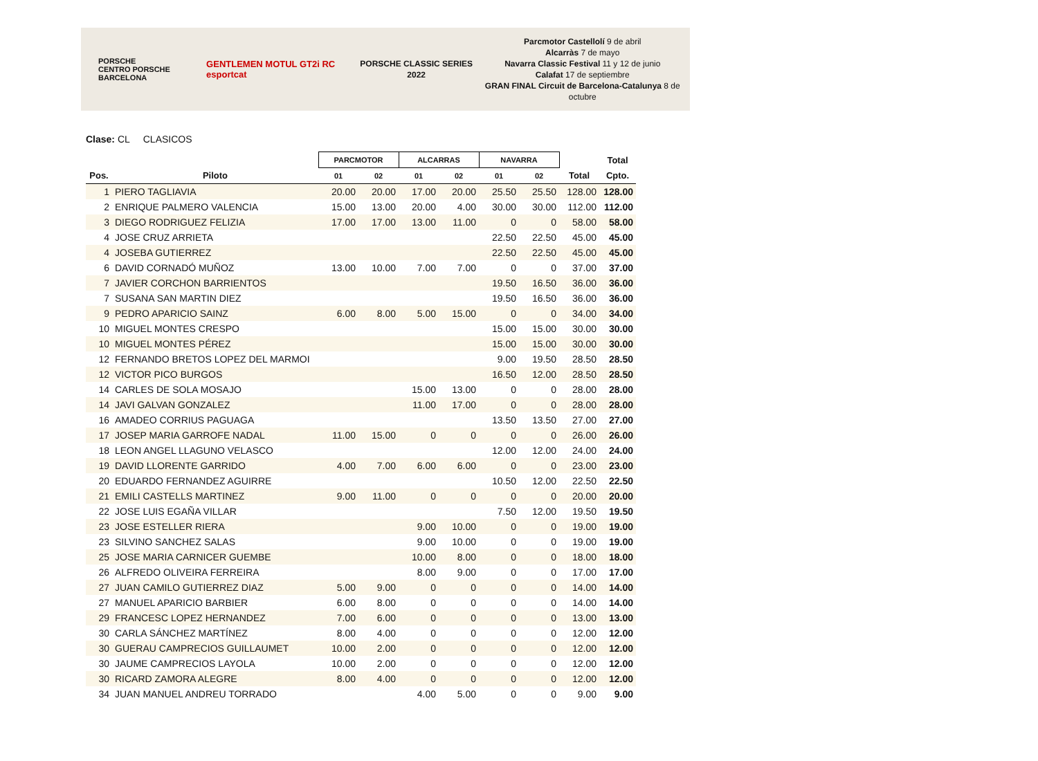PORSCHE
CENTRO PORSCHE BARCELONA
GENTLEMEN MOTUL GT2i RC esportcat
PORSCHE CLASSIC SERIES 2022
Parcmotor Castellolí 9 de abril
Alcarràs 7 de mayo
Navarra Classic Festival 11 y 12 de junio
Calafat 17 de septiembre
GRAN FINAL Circuit de Barcelona-Catalunya 8 de octubre
Clase: CL CLASICOS
| | | PARCMOTOR | | ALCARRAS | | NAVARRA | | | Total |
| --- | --- | --- | --- | --- | --- | --- | --- | --- | --- |
| Pos. | Piloto | 01 | 02 | 01 | 02 | 01 | 02 | Total | Cpto. |
| 1 | PIERO TAGLIAVIA | 20.00 | 20.00 | 17.00 | 20.00 | 25.50 | 25.50 | 128.00 | 128.00 |
| 2 | ENRIQUE PALMERO VALENCIA | 15.00 | 13.00 | 20.00 | 4.00 | 30.00 | 30.00 | 112.00 | 112.00 |
| 3 | DIEGO RODRIGUEZ FELIZIA | 17.00 | 17.00 | 13.00 | 11.00 | 0 | 0 | 58.00 | 58.00 |
| 4 | JOSE CRUZ ARRIETA | | | | | 22.50 | 22.50 | 45.00 | 45.00 |
| 4 | JOSEBA GUTIERREZ | | | | | 22.50 | 22.50 | 45.00 | 45.00 |
| 6 | DAVID CORNADÓ MUÑOZ | 13.00 | 10.00 | 7.00 | 7.00 | 0 | 0 | 37.00 | 37.00 |
| 7 | JAVIER CORCHON BARRIENTOS | | | | | 19.50 | 16.50 | 36.00 | 36.00 |
| 7 | SUSANA SAN MARTIN DIEZ | | | | | 19.50 | 16.50 | 36.00 | 36.00 |
| 9 | PEDRO APARICIO SAINZ | 6.00 | 8.00 | 5.00 | 15.00 | 0 | 0 | 34.00 | 34.00 |
| 10 | MIGUEL MONTES CRESPO | | | | | 15.00 | 15.00 | 30.00 | 30.00 |
| 10 | MIGUEL MONTES PÉREZ | | | | | 15.00 | 15.00 | 30.00 | 30.00 |
| 12 | FERNANDO BRETOS LOPEZ DEL MARMOI | | | | | 9.00 | 19.50 | 28.50 | 28.50 |
| 12 | VICTOR PICO BURGOS | | | | | 16.50 | 12.00 | 28.50 | 28.50 |
| 14 | CARLES DE SOLA MOSAJO | | | 15.00 | 13.00 | 0 | 0 | 28.00 | 28.00 |
| 14 | JAVI GALVAN GONZALEZ | | | 11.00 | 17.00 | 0 | 0 | 28.00 | 28.00 |
| 16 | AMADEO CORRIUS PAGUAGA | | | | | 13.50 | 13.50 | 27.00 | 27.00 |
| 17 | JOSEP MARIA GARROFE NADAL | 11.00 | 15.00 | 0 | 0 | 0 | 0 | 26.00 | 26.00 |
| 18 | LEON ANGEL LLAGUNO VELASCO | | | | | 12.00 | 12.00 | 24.00 | 24.00 |
| 19 | DAVID LLORENTE GARRIDO | 4.00 | 7.00 | 6.00 | 6.00 | 0 | 0 | 23.00 | 23.00 |
| 20 | EDUARDO FERNANDEZ AGUIRRE | | | | | 10.50 | 12.00 | 22.50 | 22.50 |
| 21 | EMILI CASTELLS MARTINEZ | 9.00 | 11.00 | 0 | 0 | 0 | 0 | 20.00 | 20.00 |
| 22 | JOSE LUIS EGAÑA VILLAR | | | | | 7.50 | 12.00 | 19.50 | 19.50 |
| 23 | JOSE ESTELLER RIERA | | | 9.00 | 10.00 | 0 | 0 | 19.00 | 19.00 |
| 23 | SILVINO SANCHEZ SALAS | | | 9.00 | 10.00 | 0 | 0 | 19.00 | 19.00 |
| 25 | JOSE MARIA CARNICER GUEMBE | | | 10.00 | 8.00 | 0 | 0 | 18.00 | 18.00 |
| 26 | ALFREDO OLIVEIRA FERREIRA | | | 8.00 | 9.00 | 0 | 0 | 17.00 | 17.00 |
| 27 | JUAN CAMILO GUTIERREZ DIAZ | 5.00 | 9.00 | 0 | 0 | 0 | 0 | 14.00 | 14.00 |
| 27 | MANUEL APARICIO BARBIER | 6.00 | 8.00 | 0 | 0 | 0 | 0 | 14.00 | 14.00 |
| 29 | FRANCESC LOPEZ HERNANDEZ | 7.00 | 6.00 | 0 | 0 | 0 | 0 | 13.00 | 13.00 |
| 30 | CARLA SÁNCHEZ MARTÍNEZ | 8.00 | 4.00 | 0 | 0 | 0 | 0 | 12.00 | 12.00 |
| 30 | GUERAU CAMPRECIOS GUILLAUMET | 10.00 | 2.00 | 0 | 0 | 0 | 0 | 12.00 | 12.00 |
| 30 | JAUME CAMPRECIOS LAYOLA | 10.00 | 2.00 | 0 | 0 | 0 | 0 | 12.00 | 12.00 |
| 30 | RICARD ZAMORA ALEGRE | 8.00 | 4.00 | 0 | 0 | 0 | 0 | 12.00 | 12.00 |
| 34 | JUAN MANUEL ANDREU TORRADO | | | 4.00 | 5.00 | 0 | 0 | 9.00 | 9.00 |